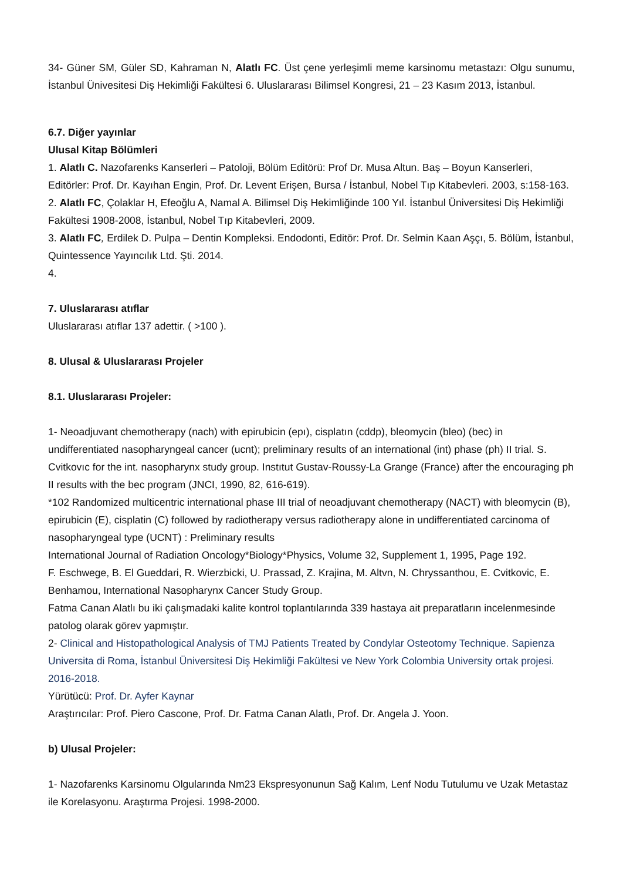34- Güner SM, Güler SD, Kahraman N, Alatlı FC. Üst çene yerleşimli meme karsinomu metastazı: Olgu sunumu, İstanbul Ünivesitesi Diş Hekimliği Fakültesi 6. Uluslararası Bilimsel Kongresi, 21 – 23 Kasım 2013, İstanbul.
6.7. Diğer yayınlar
Ulusal Kitap Bölümleri
1. Alatlı C. Nazofarenks Kanserleri – Patoloji, Bölüm Editörü: Prof Dr. Musa Altun. Baş – Boyun Kanserleri, Editörler: Prof. Dr. Kayıhan Engin, Prof. Dr. Levent Erişen, Bursa / İstanbul, Nobel Tıp Kitabevleri. 2003, s:158-163.
2. Alatlı FC, Çolaklar H, Efeoğlu A, Namal A. Bilimsel Diş Hekimliğinde 100 Yıl. İstanbul Üniversitesi Diş Hekimliği Fakültesi 1908-2008, İstanbul, Nobel Tıp Kitabevleri, 2009.
3. Alatlı FC, Erdilek D. Pulpa – Dentin Kompleksi. Endodonti, Editör: Prof. Dr. Selmin Kaan Aşçı, 5. Bölüm, İstanbul, Quintessence Yayıncılık Ltd. Şti. 2014.
4.
7. Uluslararası atıflar
Uluslararası atıflar 137 adettir. ( >100 ).
8. Ulusal & Uluslararası Projeler
8.1. Uluslararası Projeler:
1- Neoadjuvant chemotherapy (nach) with epirubicin (epı), cisplatın (cddp), bleomycin (bleo) (bec) in undifferentiated nasopharyngeal cancer (ucnt); preliminary results of an international (int) phase (ph) II trial. S. Cvitkovıc for the int. nasopharynx study group. Instıtut Gustav-Roussy-La Grange (France) after the encouraging ph II results with the bec program (JNCI, 1990, 82, 616-619).
*102 Randomized multicentric international phase III trial of neoadjuvant chemotherapy (NACT) with bleomycin (B), epirubicin (E), cisplatin (C) followed by radiotherapy versus radiotherapy alone in undifferentiated carcinoma of nasopharyngeal type (UCNT) : Preliminary results
International Journal of Radiation Oncology*Biology*Physics, Volume 32, Supplement 1, 1995, Page 192.
F. Eschwege, B. El Gueddari, R. Wierzbicki, U. Prassad, Z. Krajina, M. Altvn, N. Chryssanthou, E. Cvitkovic, E. Benhamou, International Nasopharynx Cancer Study Group.
Fatma Canan Alatlı bu iki çalışmadaki kalite kontrol toplantılarında 339 hastaya ait preparatların incelenmesinde patolog olarak görev yapmıştır.
2- Clinical and Histopathological Analysis of TMJ Patients Treated by Condylar Osteotomy Technique. Sapienza Universita di Roma, İstanbul Üniversitesi Diş Hekimliği Fakültesi ve New York Colombia University ortak projesi. 2016-2018.
Yürütücü: Prof. Dr. Ayfer Kaynar
Araştırıcılar: Prof. Piero Cascone, Prof. Dr. Fatma Canan Alatlı, Prof. Dr. Angela J. Yoon.
b) Ulusal Projeler:
1- Nazofarenks Karsinomu Olgularında Nm23 Ekspresyonunun Sağ Kalım, Lenf Nodu Tutulumu ve Uzak Metastaz ile Korelasyonu. Araştırma Projesi. 1998-2000.